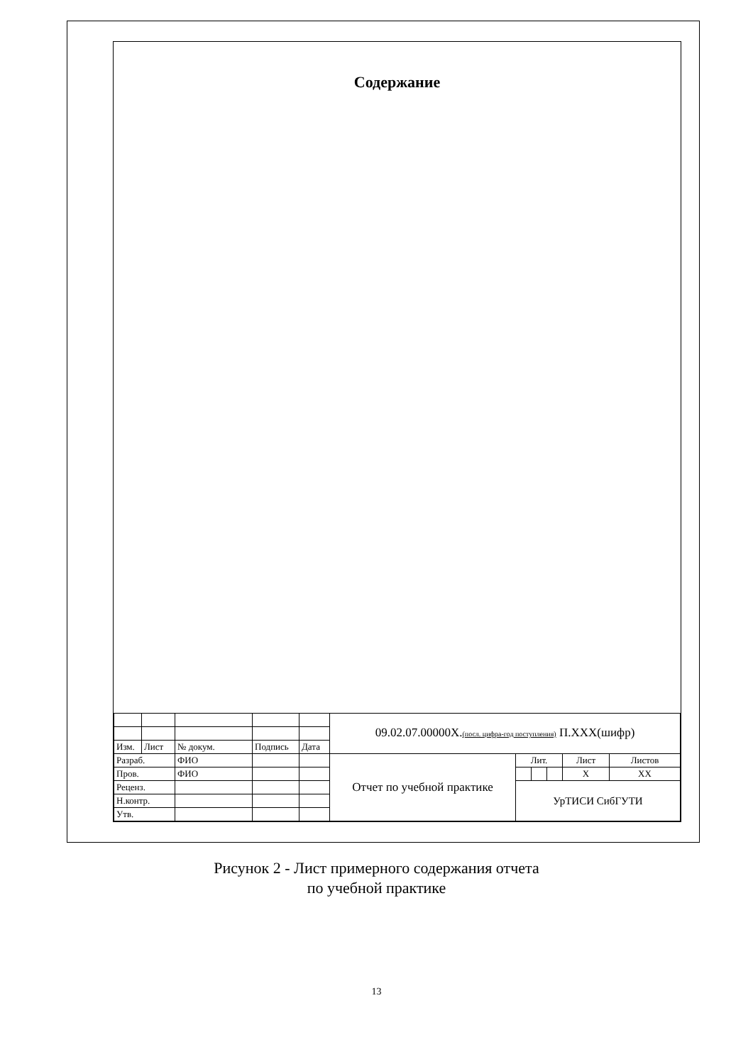Содержание
| | | | | | 09.02.07.00000Х. (посл. цифра-год поступления) П.ХХХ(шифр) | | | | | |
| Изм. | Лист | № докум. | Подпись | Дата | | | | | | |
| Разраб. | | ФИО | | | Отчет по учебной практике | Лит. | | | Лист | Листов |
| Пров. | | ФИО | | | | | | | Х | ХХ |
| Реценз. | | | | | | УрТИСИ СибГУТИ | | | | |
| Н.контр. | | | | | | | | | | |
| Утв. | | | | | | | | | | |
Рисунок 2 - Лист примерного содержания отчета
по учебной практике
13